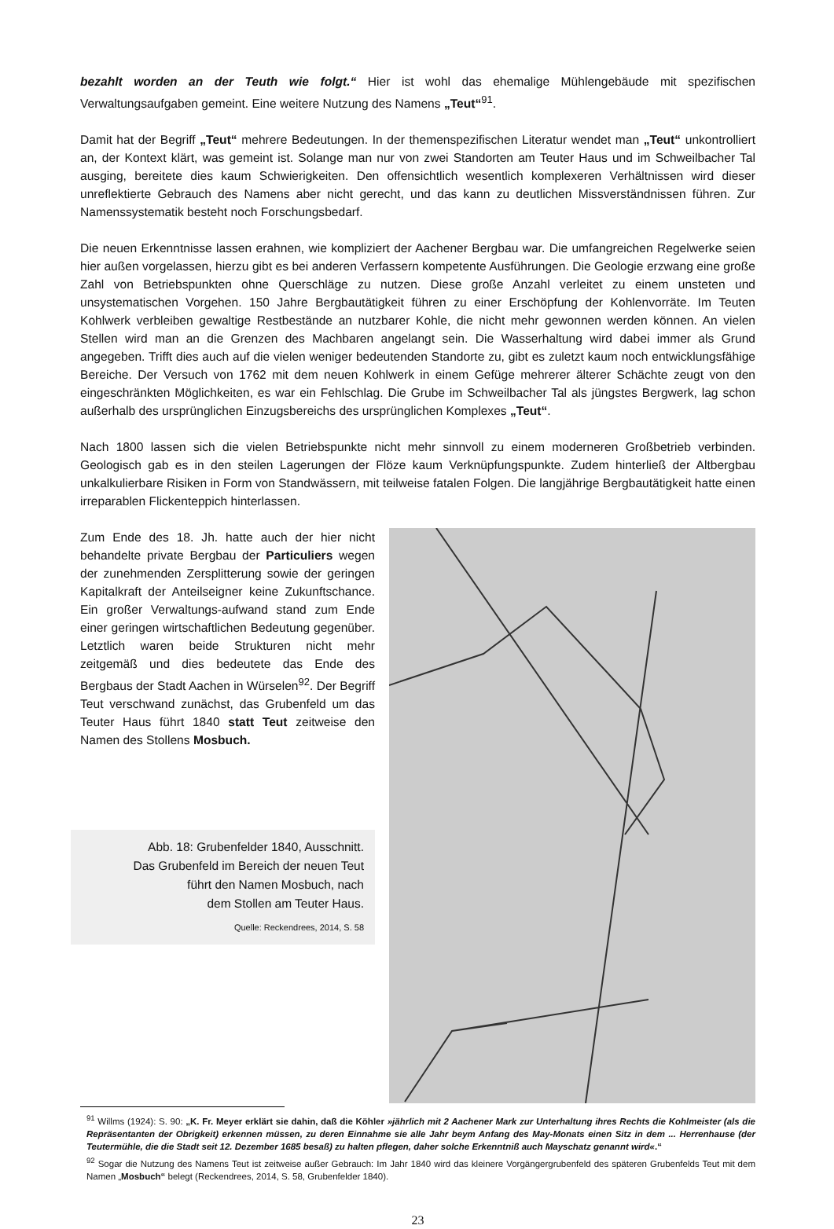bezahlt worden an der Teuth wie folgt.“ Hier ist wohl das ehemalige Mühlengebäude mit spezifischen Verwaltungsaufgaben gemeint. Eine weitere Nutzung des Namens „Teut“<sup>91</sup>.
Damit hat der Begriff „Teut“ mehrere Bedeutungen. In der themenspezifischen Literatur wendet man „Teut“ unkontrolliert an, der Kontext klärt, was gemeint ist. Solange man nur von zwei Standorten am Teuter Haus und im Schweilbacher Tal ausging, bereitete dies kaum Schwierigkeiten. Den offensichtlich wesentlich komplexeren Verhältnissen wird dieser unreflektierte Gebrauch des Namens aber nicht gerecht, und das kann zu deutlichen Missverständnissen führen. Zur Namenssystematik besteht noch Forschungsbedarf.
Die neuen Erkenntnisse lassen erahnen, wie kompliziert der Aachener Bergbau war. Die umfangreichen Regelwerke seien hier außen vorgelassen, hierzu gibt es bei anderen Verfassern kompetente Ausführungen. Die Geologie erzwang eine große Zahl von Betriebspunkten ohne Querschläge zu nutzen. Diese große Anzahl verleitet zu einem unsteten und unsystematischen Vorgehen. 150 Jahre Bergbautätigkeit führen zu einer Erschöpfung der Kohlenvorräte. Im Teuten Kohlwerk verbleiben gewaltige Restbestände an nutzbarer Kohle, die nicht mehr gewonnen werden können. An vielen Stellen wird man an die Grenzen des Machbaren angelangt sein. Die Wasserhaltung wird dabei immer als Grund angegeben. Trifft dies auch auf die vielen weniger bedeutenden Standorte zu, gibt es zuletzt kaum noch entwicklungsfähige Bereiche. Der Versuch von 1762 mit dem neuen Kohlwerk in einem Gefüge mehrerer älterer Schächte zeugt von den eingeschränkten Möglichkeiten, es war ein Fehlschlag. Die Grube im Schweilbacher Tal als jüngstes Bergwerk, lag schon außerhalb des ursprünglichen Einzugsbereichs des ursprünglichen Komplexes „Teut“.
Nach 1800 lassen sich die vielen Betriebspunkte nicht mehr sinnvoll zu einem moderneren Großbetrieb verbinden. Geologisch gab es in den steilen Lagerungen der Flöze kaum Verknüpfungspunkte. Zudem hinterließ der Altbergbau unkalkulierbare Risiken in Form von Standwässern, mit teilweise fatalen Folgen. Die langjährige Bergbautätigkeit hatte einen irreparablen Flickenteppich hinterlassen.
Zum Ende des 18. Jh. hatte auch der hier nicht behandelte private Bergbau der Particuliers wegen der zunehmenden Zersplitterung sowie der geringen Kapitalkraft der Anteilseigner keine Zukunftschance. Ein großer Verwaltungs-aufwand stand zum Ende einer geringen wirtschaftlichen Bedeutung gegenüber. Letztlich waren beide Strukturen nicht mehr zeitgemäß und dies bedeutete das Ende des Bergbaus der Stadt Aachen in Würselen<sup>92</sup>. Der Begriff Teut verschwand zunächst, das Grubenfeld um das Teuter Haus führt 1840 statt Teut zeitweise den Namen des Stollens Mosbuch.
Abb. 18: Grubenfelder 1840, Ausschnitt.
Das Grubenfeld im Bereich der neuen Teut
führt den Namen Mosbuch, nach
dem Stollen am Teuter Haus.
Quelle: Reckendrees, 2014, S. 58
<sup>91</sup> Willms (1924): S. 90: „K. Fr. Meyer erklärt sie dahin, daß die Köhler »jährlich mit 2 Aachener Mark zur Unterhaltung ihres Rechts die Kohlmeister (als die Repräsentanten der Obrigkeit) erkennen müssen, zu deren Einnahme sie alle Jahr beym Anfang des May-Monats einen Sitz in dem ... Herrenhause (der Teutermühle, die die Stadt seit 12. Dezember 1685 besaß) zu halten pflegen, daher solche Erkenntniß auch Mayschatz genannt wird«.“
<sup>92</sup> Sogar die Nutzung des Namens Teut ist zeitweise außer Gebrauch: Im Jahr 1840 wird das kleinere Vorgängergrubenfeld des späteren Grubenfelds Teut mit dem Namen „Mosbuch“ belegt (Reckendrees, 2014, S. 58, Grubenfelder 1840).
23